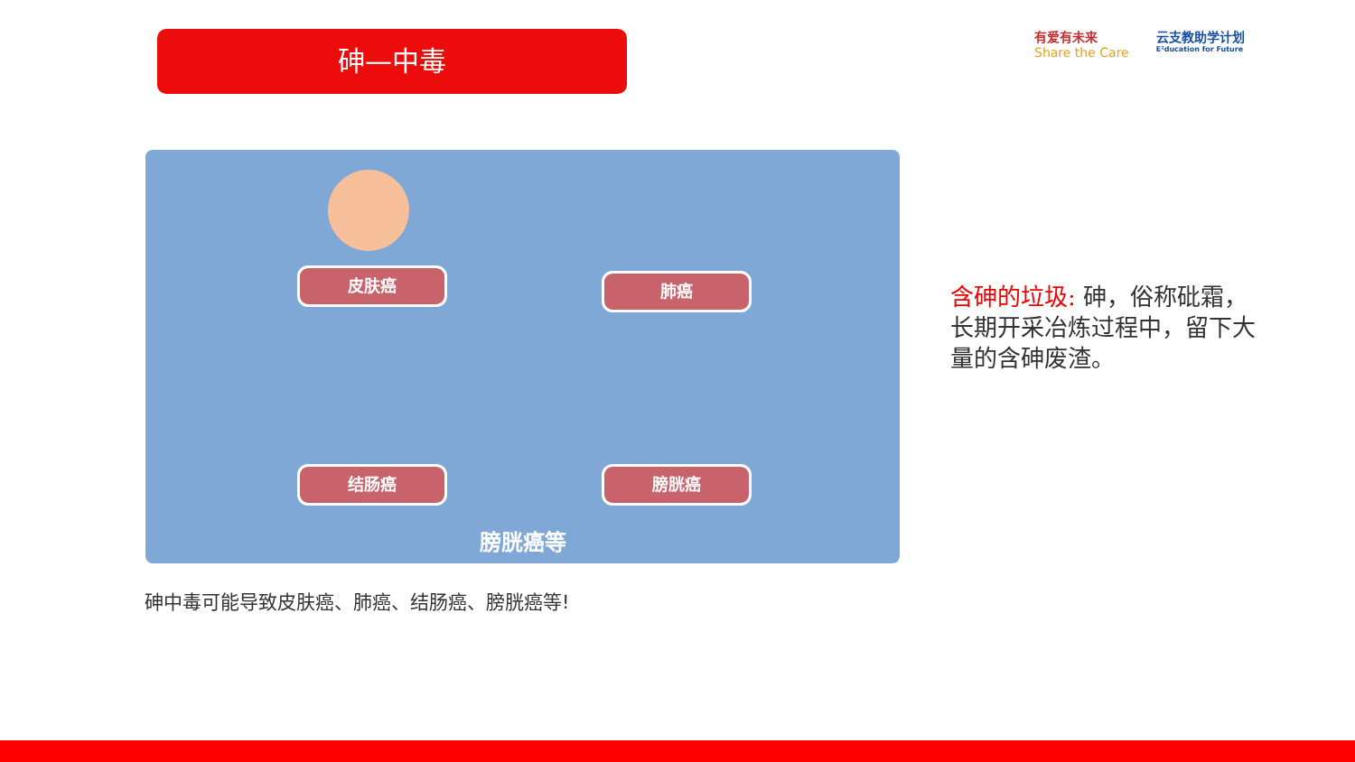砷—中毒
有爱有未来
Share the Care
云支教助学计划
E²ducation for Future
皮肤癌 肺癌
结肠癌 膀胱癌
膀胱癌等
砷中毒可能导致皮肤癌、肺癌、结肠癌、膀胱癌等!
含砷的垃圾: 砷，俗称砒霜，长期开采冶炼过程中，留下大量的含砷废渣。